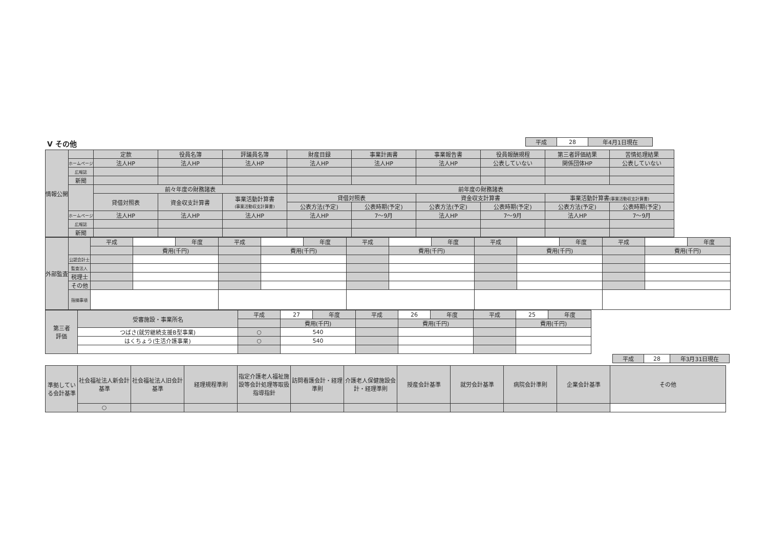| 平成 | 28 | 年4月1日現在 |
V その他
| 情報公開 | | 定款 | 役員名簿 | 評議員名簿 | 財産目録 | 事業計画書 | 事業報告書 | 役員報酬規程 | 第三者評価結果 | 苦情処理結果 |
| | ホームページ | 法人HP | 法人HP | 法人HP | 法人HP | 法人HP | 法人HP | 公表していない | 関係団体HP | 公表していない |
| | 広報誌 | | | | | | | | | |
| | 新聞 | | | | | | | | | |
| | | 前々年度の財務諸表 | | | 前年度の財務諸表 | | | | | |
| | | 貸借対照表 | 資金収支計算書 | 事業活動計算書 (事業活動収支計算書) | 貸借対照表 | | 資金収支計算書 | | 事業活動計算書 (事業活動収支計算書) | |
| | | | | | 公表方法(予定) | 公表時期(予定) | 公表方法(予定) | 公表時期(予定) | 公表方法(予定) | 公表時期(予定) |
| | ホームページ | 法人HP | 法人HP | 法人HP | 法人HP | 7〜9月 | 法人HP | 7〜9月 | 法人HP | 7〜9月 |
| | 広報誌 | | | | | | | | | |
| | 新聞 | | | | | | | | | |
| 外部監査 | | 平成 | | 年度 | 平成 | | 年度 | 平成 | | 年度 | 平成 | | 年度 | 平成 | | 年度 |
| | | | 費用(千円) | | | 費用(千円) | | | 費用(千円) | | | 費用(千円) | | | 費用(千円) | |
| | 公認会計士 | | | | | | | | | | | | | | | |
| | 監査法人 | | | | | | | | | | | | | | | |
| | 税理士 | | | | | | | | | | | | | | | |
| | その他 | | | | | | | | | | | | | | | |
| | 指摘事項 | | | | | | | | | | | | | | | |
| 第三者 評価 | 受審施設・事業所名 | 平成 | 27 | 年度 | 平成 | 26 | 年度 | 平成 | 25 | 年度 |
| | | | 費用(千円) | | | 費用(千円) | | | 費用(千円) | |
| | つばさ(就労継続支援B型事業) | ○ | 540 | | | | | | | |
| | はくちょう(生活介護事業) | ○ | 540 | | | | | | | |
| 平成 | 28 | 年3月31日現在 |
| 準拠している会計基準 | 社会福祉法人新会計基準 | 社会福祉法人旧会計基準 | 経理規程準則 | 指定介護老人福祉施設等会計処理等取扱指導指針 | 訪問看護会計・経理準則 | 介護老人保健施設会計・経理準則 | 授産会計基準 | 就労会計基準 | 病院会計準則 | 企業会計基準 | その他 |
| | ○ | | | | | | | | | | |